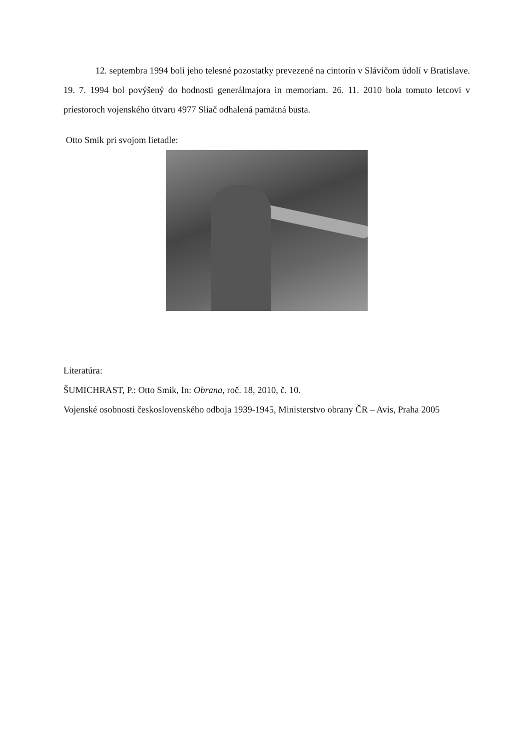12. septembra 1994 boli jeho telesné pozostatky prevezené na cintorín v Slávičom údolí v Bratislave. 19. 7. 1994 bol povýšený do hodnosti generálmajora in memoriam. 26. 11. 2010 bola tomuto letcovi v priestoroch vojenského útvaru 4977 Sliač odhalená pamätná busta.
Otto Smik pri svojom lietadle:
Literatúra:
ŠUMICHRAST, P.: Otto Smik, In: Obrana, roč. 18, 2010, č. 10.
Vojenské osobnosti československého odboja 1939-1945, Ministerstvo obrany ČR – Avis, Praha 2005